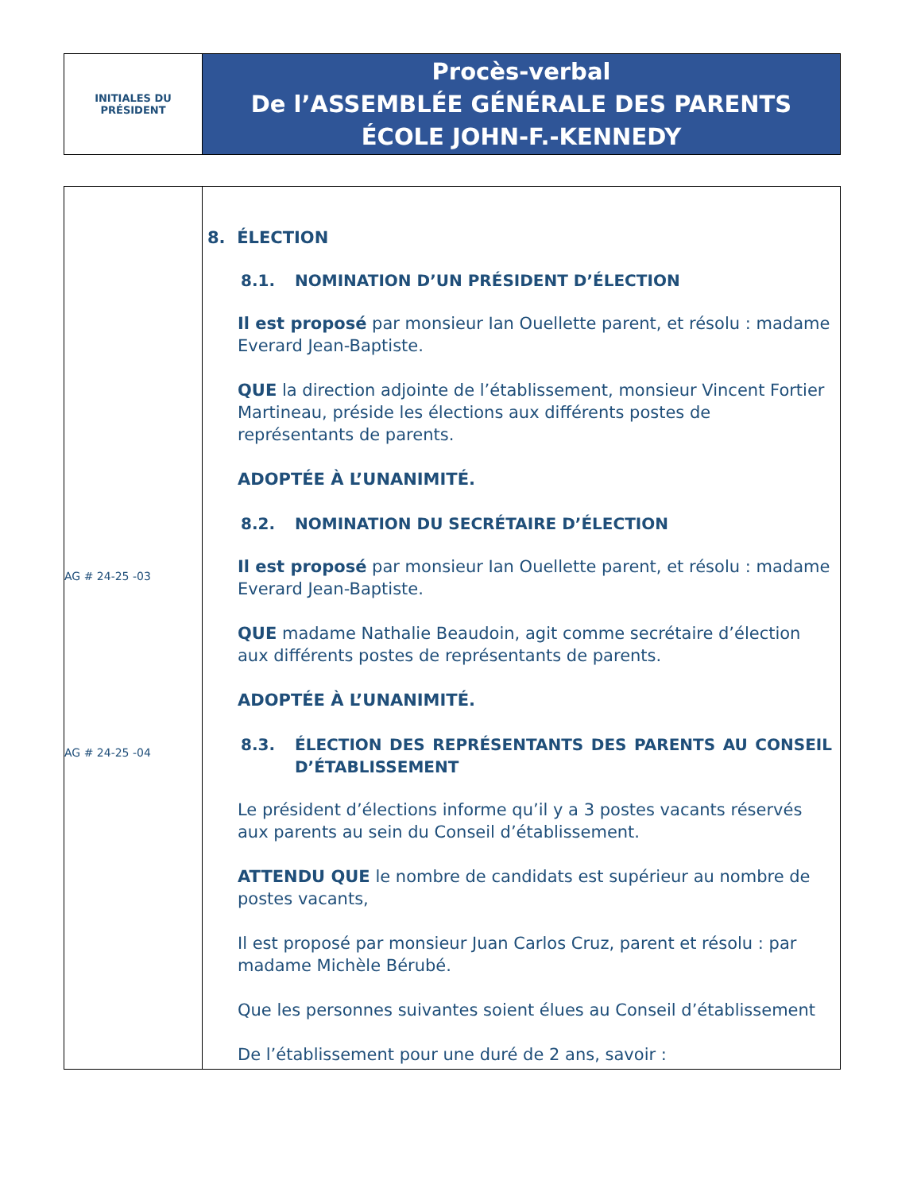INITIALES DU
PRÉSIDENT
Procès-verbal
De l’ASSEMBLÉE GÉNÉRALE DES PARENTS
ÉCOLE JOHN-F.-KENNEDY
AG # 24-25 -03
AG # 24-25 -04
8. ÉLECTION
8.1. NOMINATION D’UN PRÉSIDENT D’ÉLECTION
Il est proposé par monsieur Ian Ouellette parent, et résolu : madame Everard Jean-Baptiste.
QUE la direction adjointe de l’établissement, monsieur Vincent Fortier Martineau, préside les élections aux différents postes de représentants de parents.
ADOPTÉE À L’UNANIMITÉ.
8.2. NOMINATION DU SECRÉTAIRE D’ÉLECTION
Il est proposé par monsieur Ian Ouellette parent, et résolu : madame Everard Jean-Baptiste.
QUE madame Nathalie Beaudoin, agit comme secrétaire d’élection aux différents postes de représentants de parents.
ADOPTÉE À L’UNANIMITÉ.
8.3. ÉLECTION DES REPRÉSENTANTS DES PARENTS AU CONSEIL D’ÉTABLISSEMENT
Le président d’élections informe qu’il y a 3 postes vacants réservés aux parents au sein du Conseil d’établissement.
ATTENDU QUE le nombre de candidats est supérieur au nombre de postes vacants,
Il est proposé par monsieur Juan Carlos Cruz, parent et résolu : par madame Michèle Bérubé.
Que les personnes suivantes soient élues au Conseil d’établissement
De l’établissement pour une duré de 2 ans, savoir :